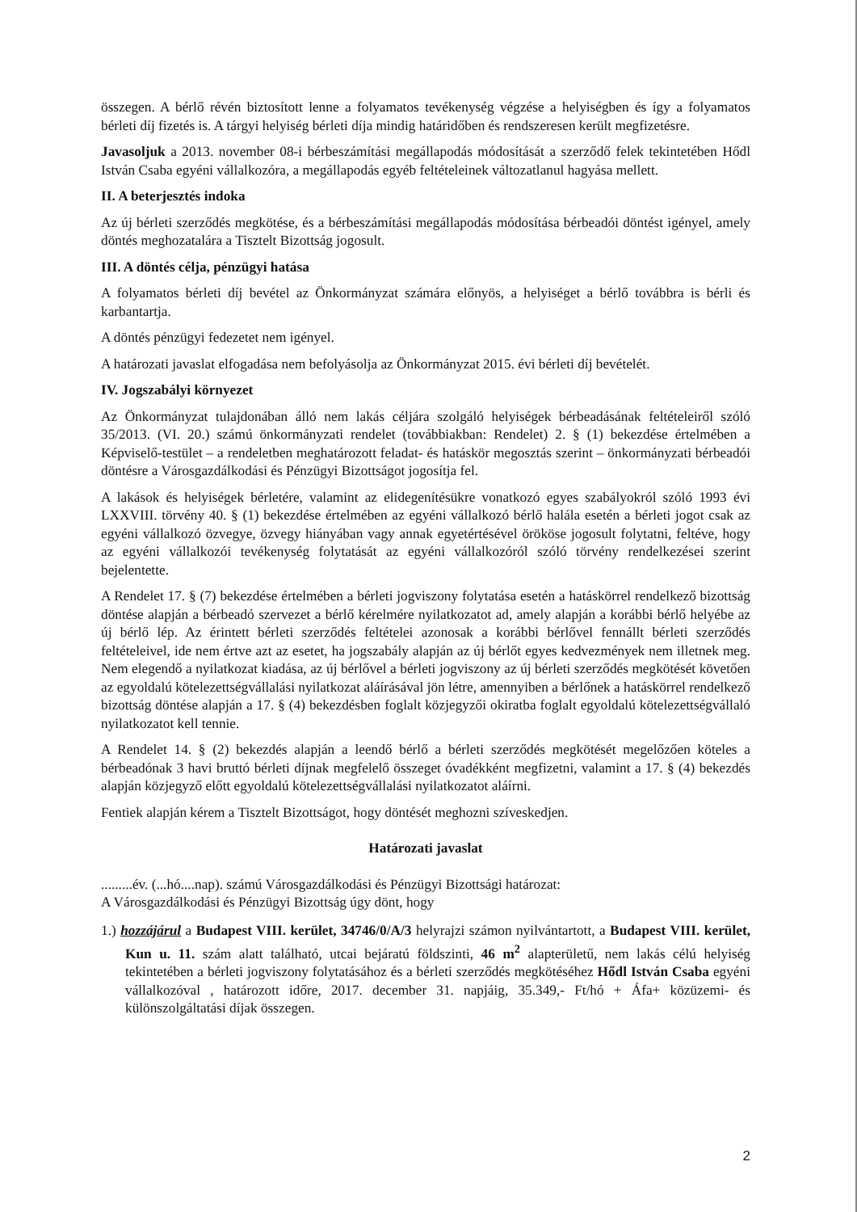összegen. A bérlő révén biztosított lenne a folyamatos tevékenység végzése a helyiségben és így a folyamatos bérleti díj fizetés is. A tárgyi helyiség bérleti díja mindig határidőben és rendszeresen került megfizetésre.
Javasoljuk a 2013. november 08-i bérbeszámítási megállapodás módosítását a szerződő felek tekintetében Hődl István Csaba egyéni vállalkozóra, a megállapodás egyéb feltételeinek változatlanul hagyása mellett.
II. A beterjesztés indoka
Az új bérleti szerződés megkötése, és a bérbeszámítási megállapodás módosítása bérbeadói döntést igényel, amely döntés meghozatalára a Tisztelt Bizottság jogosult.
III. A döntés célja, pénzügyi hatása
A folyamatos bérleti díj bevétel az Önkormányzat számára előnyös, a helyiséget a bérlő továbbra is bérli és karbantartja.
A döntés pénzügyi fedezetet nem igényel.
A határozati javaslat elfogadása nem befolyásolja az Önkormányzat 2015. évi bérleti díj bevételét.
IV. Jogszabályi környezet
Az Önkormányzat tulajdonában álló nem lakás céljára szolgáló helyiségek bérbeadásának feltételeiről szóló 35/2013. (VI. 20.) számú önkormányzati rendelet (továbbiakban: Rendelet) 2. § (1) bekezdése értelmében a Képviselő-testület – a rendeletben meghatározott feladat- és hatáskör megosztás szerint – önkormányzati bérbeadói döntésre a Városgazdálkodási és Pénzügyi Bizottságot jogosítja fel.
A lakások és helyiségek bérletére, valamint az elidegenítésükre vonatkozó egyes szabályokról szóló 1993 évi LXXVIII. törvény 40. § (1) bekezdése értelmében az egyéni vállalkozó bérlő halála esetén a bérleti jogot csak az egyéni vállalkozó özvegye, özvegy hiányában vagy annak egyetértésével örököse jogosult folytatni, feltéve, hogy az egyéni vállalkozói tevékenység folytatását az egyéni vállalkozóról szóló törvény rendelkezései szerint bejelentette.
A Rendelet 17. § (7) bekezdése értelmében a bérleti jogviszony folytatása esetén a hatáskörrel rendelkező bizottság döntése alapján a bérbeadó szervezet a bérlő kérelmére nyilatkozatot ad, amely alapján a korábbi bérlő helyébe az új bérlő lép. Az érintett bérleti szerződés feltételei azonosak a korábbi bérlővel fennállt bérleti szerződés feltételeivel, ide nem értve azt az esetet, ha jogszabály alapján az új bérlőt egyes kedvezmények nem illetnek meg. Nem elegendő a nyilatkozat kiadása, az új bérlővel a bérleti jogviszony az új bérleti szerződés megkötését követően az egyoldalú kötelezettségvállalási nyilatkozat aláírásával jön létre, amennyiben a bérlőnek a hatáskörrel rendelkező bizottság döntése alapján a 17. § (4) bekezdésben foglalt közjegyzői okiratba foglalt egyoldalú kötelezettségvállaló nyilatkozatot kell tennie.
A Rendelet 14. § (2) bekezdés alapján a leendő bérlő a bérleti szerződés megkötését megelőzően köteles a bérbeadónak 3 havi bruttó bérleti díjnak megfelelő összeget óvadékként megfizetni, valamint a 17. § (4) bekezdés alapján közjegyző előtt egyoldalú kötelezettségvállalási nyilatkozatot aláírni.
Fentiek alapján kérem a Tisztelt Bizottságot, hogy döntését meghozni szíveskedjen.
Határozati javaslat
.........év. (...hó....nap). számú Városgazdálkodási és Pénzügyi Bizottsági határozat:
A Városgazdálkodási és Pénzügyi Bizottság úgy dönt, hogy
1.) hozzájárul a Budapest VIII. kerület, 34746/0/A/3 helyrajzi számon nyilvántartott, a Budapest VIII. kerület, Kun u. 11. szám alatt található, utcai bejáratú földszinti, 46 m<sup>2</sup> alapterületű, nem lakás célú helyiség tekintetében a bérleti jogviszony folytatásához és a bérleti szerződés megkötéséhez Hődl István Csaba egyéni vállalkozóval , határozott időre, 2017. december 31. napjáig, 35.349,- Ft/hó + Áfa+ közüzemi- és különszolgáltatási díjak összegen.
2